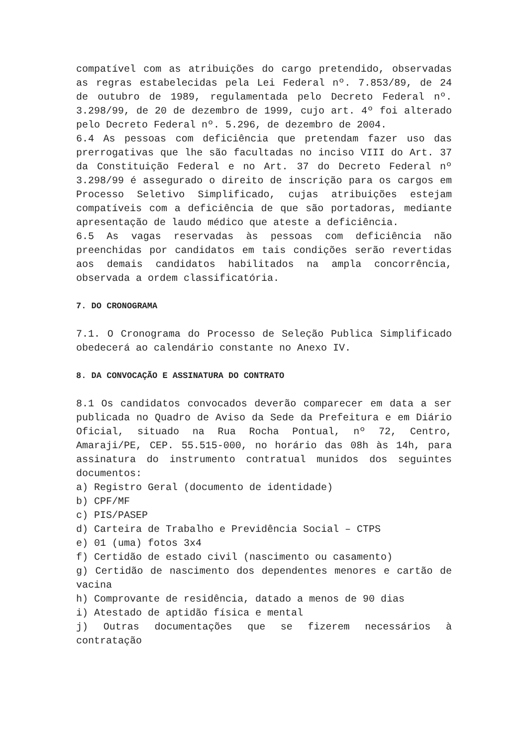compatível com as atribuições do cargo pretendido, observadas as regras estabelecidas pela Lei Federal nº. 7.853/89, de 24 de outubro de 1989, regulamentada pelo Decreto Federal nº. 3.298/99, de 20 de dezembro de 1999, cujo art. 4º foi alterado pelo Decreto Federal nº. 5.296, de dezembro de 2004.
6.4 As pessoas com deficiência que pretendam fazer uso das prerrogativas que lhe são facultadas no inciso VIII do Art. 37 da Constituição Federal e no Art. 37 do Decreto Federal nº 3.298/99 é assegurado o direito de inscrição para os cargos em Processo Seletivo Simplificado, cujas atribuições estejam compatíveis com a deficiência de que são portadoras, mediante apresentação de laudo médico que ateste a deficiência.
6.5 As vagas reservadas às pessoas com deficiência não preenchidas por candidatos em tais condições serão revertidas aos demais candidatos habilitados na ampla concorrência, observada a ordem classificatória.
7. DO CRONOGRAMA
7.1. O Cronograma do Processo de Seleção Publica Simplificado obedecerá ao calendário constante no Anexo IV.
8. DA CONVOCAÇÃO E ASSINATURA DO CONTRATO
8.1 Os candidatos convocados deverão comparecer em data a ser publicada no Quadro de Aviso da Sede da Prefeitura e em Diário Oficial, situado na Rua Rocha Pontual, nº 72, Centro, Amaraji/PE, CEP. 55.515-000, no horário das 08h às 14h, para assinatura do instrumento contratual munidos dos seguintes documentos:
a) Registro Geral (documento de identidade)
b) CPF/MF
c) PIS/PASEP
d) Carteira de Trabalho e Previdência Social – CTPS
e) 01 (uma) fotos 3x4
f) Certidão de estado civil (nascimento ou casamento)
g) Certidão de nascimento dos dependentes menores e cartão de vacina
h) Comprovante de residência, datado a menos de 90 dias
i) Atestado de aptidão física e mental
j) Outras documentações que se fizerem necessários à contratação